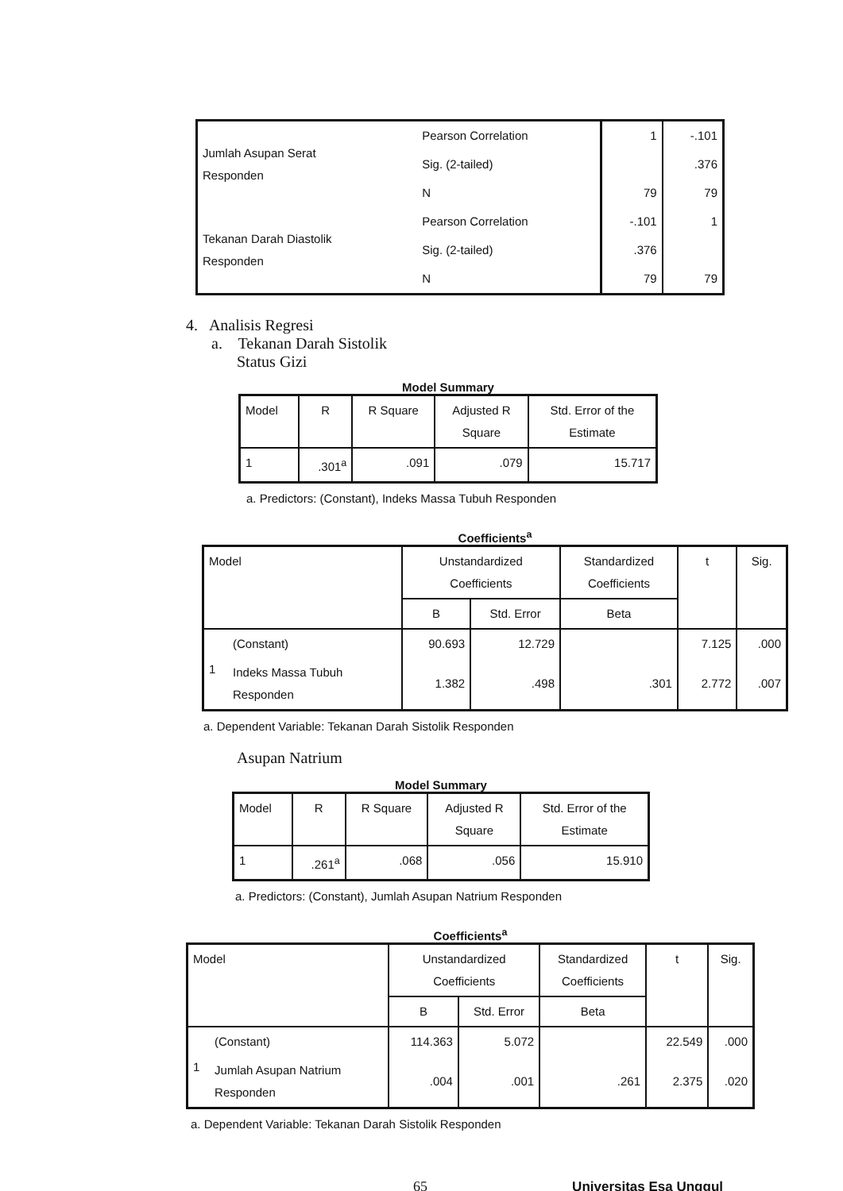| Jumlah Asupan Serat Responden | Pearson Correlation | 1 | -.101 |
| | Sig. (2-tailed) | | .376 |
| | N | 79 | 79 |
| Tekanan Darah Diastolik Responden | Pearson Correlation | -.101 | 1 |
| | Sig. (2-tailed) | .376 | |
| | N | 79 | 79 |
4. Analisis Regresi
a. Tekanan Darah Sistolik
Status Gizi
Model Summary
| Model | R | R Square | Adjusted R Square | Std. Error of the Estimate |
| --- | --- | --- | --- | --- |
| 1 | .301<sup>a</sup> | .091 | .079 | 15.717 |
a. Predictors: (Constant), Indeks Massa Tubuh Responden
Coefficients<sup>a</sup>
| Model | | Unstandardized Coefficients | | Standardized Coefficients | t | Sig. |
| --- | --- | --- | --- | --- | --- | --- |
| | | B | Std. Error | Beta | | |
| 1 | (Constant) | 90.693 | 12.729 | | 7.125 | .000 |
| | Indeks Massa Tubuh Responden | 1.382 | .498 | .301 | 2.772 | .007 |
a. Dependent Variable: Tekanan Darah Sistolik Responden
Asupan Natrium
Model Summary
| Model | R | R Square | Adjusted R Square | Std. Error of the Estimate |
| --- | --- | --- | --- | --- |
| 1 | .261<sup>a</sup> | .068 | .056 | 15.910 |
a. Predictors: (Constant), Jumlah Asupan Natrium Responden
Coefficients<sup>a</sup>
| Model | | Unstandardized Coefficients | | Standardized Coefficients | t | Sig. |
| --- | --- | --- | --- | --- | --- | --- |
| | | B | Std. Error | Beta | | |
| 1 | (Constant) | 114.363 | 5.072 | | 22.549 | .000 |
| | Jumlah Asupan Natrium Responden | .004 | .001 | .261 | 2.375 | .020 |
a. Dependent Variable: Tekanan Darah Sistolik Responden
65 Universitas Esa Unggul